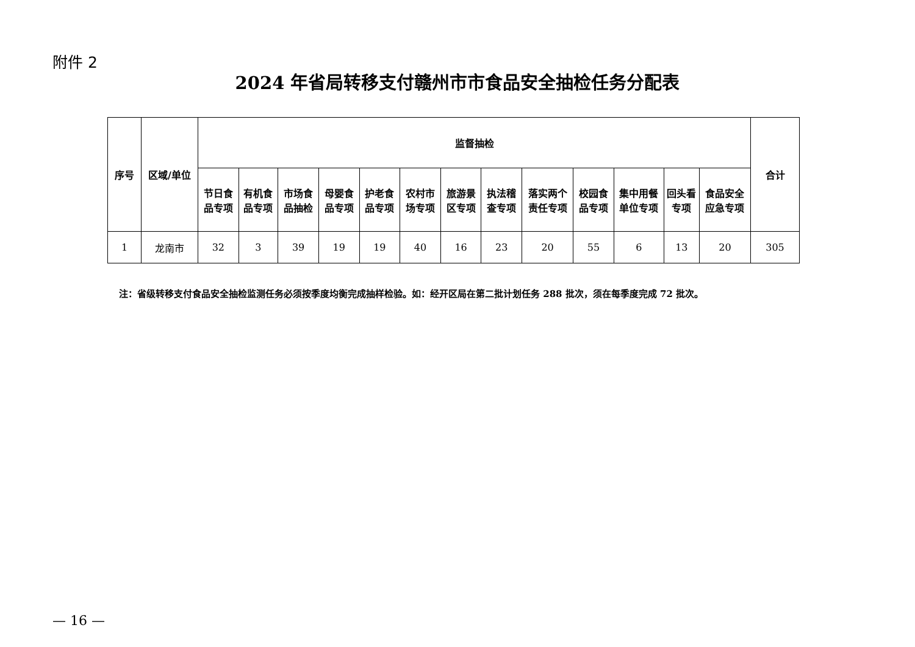附件 2
2024 年省局转移支付赣州市市食品安全抽检任务分配表
| 序号 | 区域/单位 | 监督抽检 | | | | | | | | | | | | | 合计 |
| --- | --- | --- | --- | --- | --- | --- | --- | --- | --- | --- | --- | --- | --- | --- | --- |
| | | 节日食品专项 | 有机食品专项 | 市场食品抽检 | 母婴食品专项 | 护老食品专项 | 农村市场专项 | 旅游景区专项 | 执法稽查专项 | 落实两个责任专项 | 校园食品专项 | 集中用餐单位专项 | 回头看专项 | 食品安全应急专项 | |
| 1 | 龙南市 | 32 | 3 | 39 | 19 | 19 | 40 | 16 | 23 | 20 | 55 | 6 | 13 | 20 | 305 |
注：省级转移支付食品安全抽检监测任务必须按季度均衡完成抽样检验。如：经开区局在第二批计划任务 288 批次，须在每季度完成 72 批次。
— 16 —